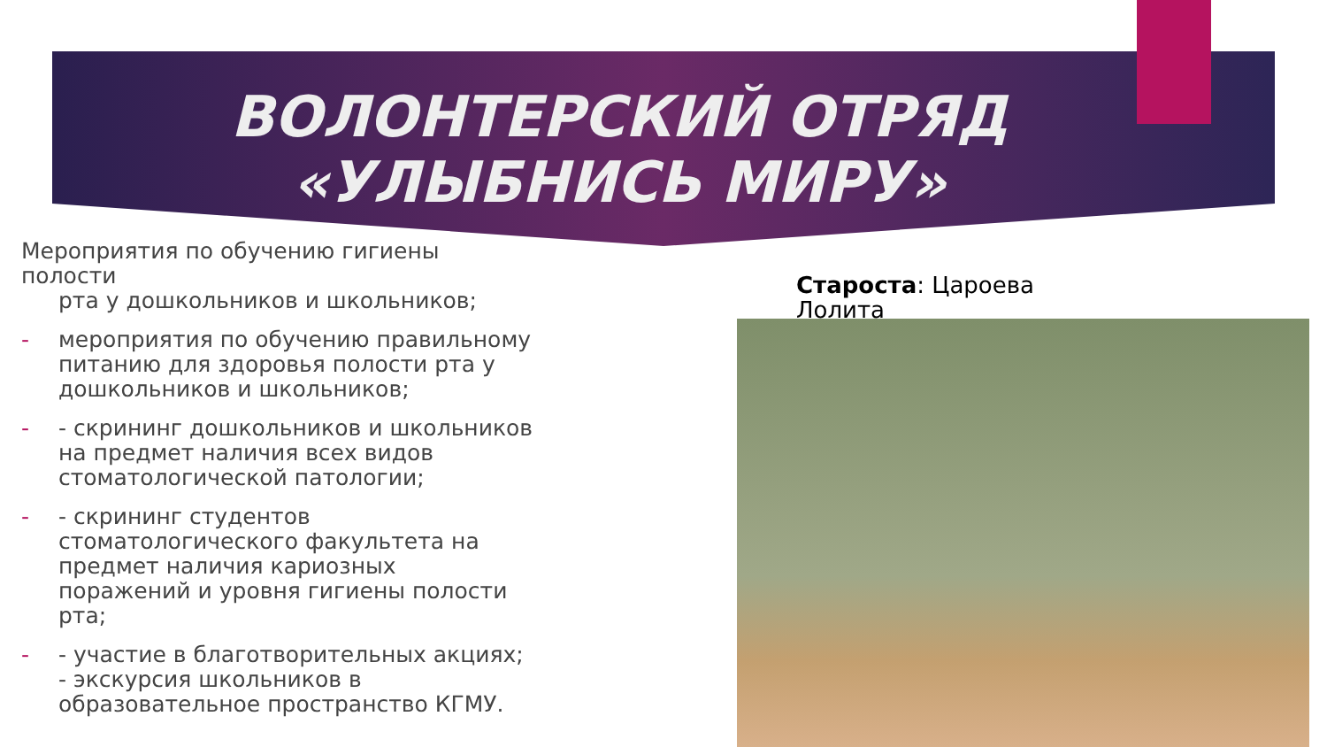ВОЛОНТЕРСКИЙ ОТРЯД «УЛЫБНИСЬ МИРУ»
Мероприятия по обучению гигиены полости
рта у дошкольников и школьников;
- мероприятия по обучению правильному питанию для здоровья полости рта у дошкольников и школьников;
- - скрининг дошкольников и школьников на предмет наличия всех видов стоматологической патологии;
- - скрининг студентов стоматологического факультета на предмет наличия кариозных поражений и уровня гигиены полости рта;
- - участие в благотворительных акциях; - экскурсия школьников в образовательное пространство КГМУ.
Староста: Цароева Лолита